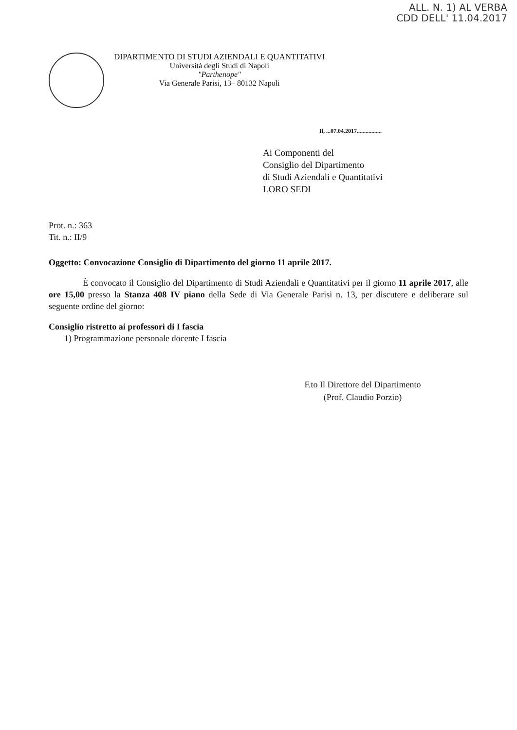ALL. N. 1) AL VERBA
CDD DELL' 11.04.2017
DIPARTIMENTO DI STUDI AZIENDALI E QUANTITATIVI
Università degli Studi di Napoli
"Parthenope"
Via Generale Parisi, 13– 80132 Napoli
Il, ...07.04.2017.................
Ai Componenti del
Consiglio del Dipartimento
di Studi Aziendali e Quantitativi
LORO SEDI
Prot. n.: 363
Tit. n.: II/9
Oggetto: Convocazione Consiglio di Dipartimento del giorno 11 aprile 2017.
È convocato il Consiglio del Dipartimento di Studi Aziendali e Quantitativi per il giorno 11 aprile 2017, alle ore 15,00 presso la Stanza 408 IV piano della Sede di Via Generale Parisi n. 13, per discutere e deliberare sul seguente ordine del giorno:
Consiglio ristretto ai professori di I fascia
1) Programmazione personale docente I fascia
F.to Il Direttore del Dipartimento
(Prof. Claudio Porzio)